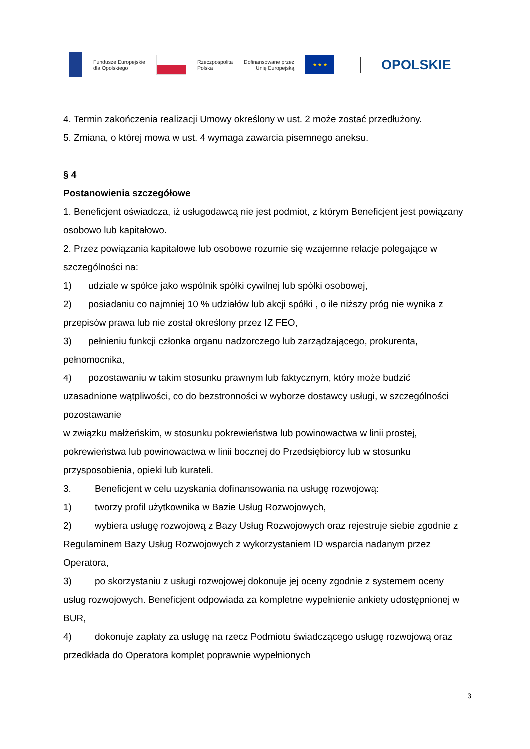Fundusze Europejskie
dla Opolskiego
Rzeczpospolita
Polska
Dofinansowane przez
Unię Europejską
★ ★ ★
OPOLSKIE
4. Termin zakończenia realizacji Umowy określony w ust. 2 może zostać przedłużony.
5. Zmiana, o której mowa w ust. 4 wymaga zawarcia pisemnego aneksu.
§ 4
Postanowienia szczegółowe
1. Beneficjent oświadcza, iż usługodawcą nie jest podmiot, z którym Beneficjent jest powiązany osobowo lub kapitałowo.
2. Przez powiązania kapitałowe lub osobowe rozumie się wzajemne relacje polegające w szczególności na:
1) udziale w spółce jako wspólnik spółki cywilnej lub spółki osobowej,
2) posiadaniu co najmniej 10 % udziałów lub akcji spółki , o ile niższy próg nie wynika z przepisów prawa lub nie został określony przez IZ FEO,
3) pełnieniu funkcji członka organu nadzorczego lub zarządzającego, prokurenta, pełnomocnika,
4) pozostawaniu w takim stosunku prawnym lub faktycznym, który może budzić uzasadnione wątpliwości, co do bezstronności w wyborze dostawcy usługi, w szczególności pozostawanie
w związku małżeńskim, w stosunku pokrewieństwa lub powinowactwa w linii prostej, pokrewieństwa lub powinowactwa w linii bocznej do Przedsiębiorcy lub w stosunku przysposobienia, opieki lub kurateli.
3. Beneficjent w celu uzyskania dofinansowania na usługę rozwojową:
1) tworzy profil użytkownika w Bazie Usług Rozwojowych,
2) wybiera usługę rozwojową z Bazy Usług Rozwojowych oraz rejestruje siebie zgodnie z Regulaminem Bazy Usług Rozwojowych z wykorzystaniem ID wsparcia nadanym przez Operatora,
3) po skorzystaniu z usługi rozwojowej dokonuje jej oceny zgodnie z systemem oceny usług rozwojowych. Beneficjent odpowiada za kompletne wypełnienie ankiety udostępnionej w BUR,
4) dokonuje zapłaty za usługę na rzecz Podmiotu świadczącego usługę rozwojową oraz przedkłada do Operatora komplet poprawnie wypełnionych
3